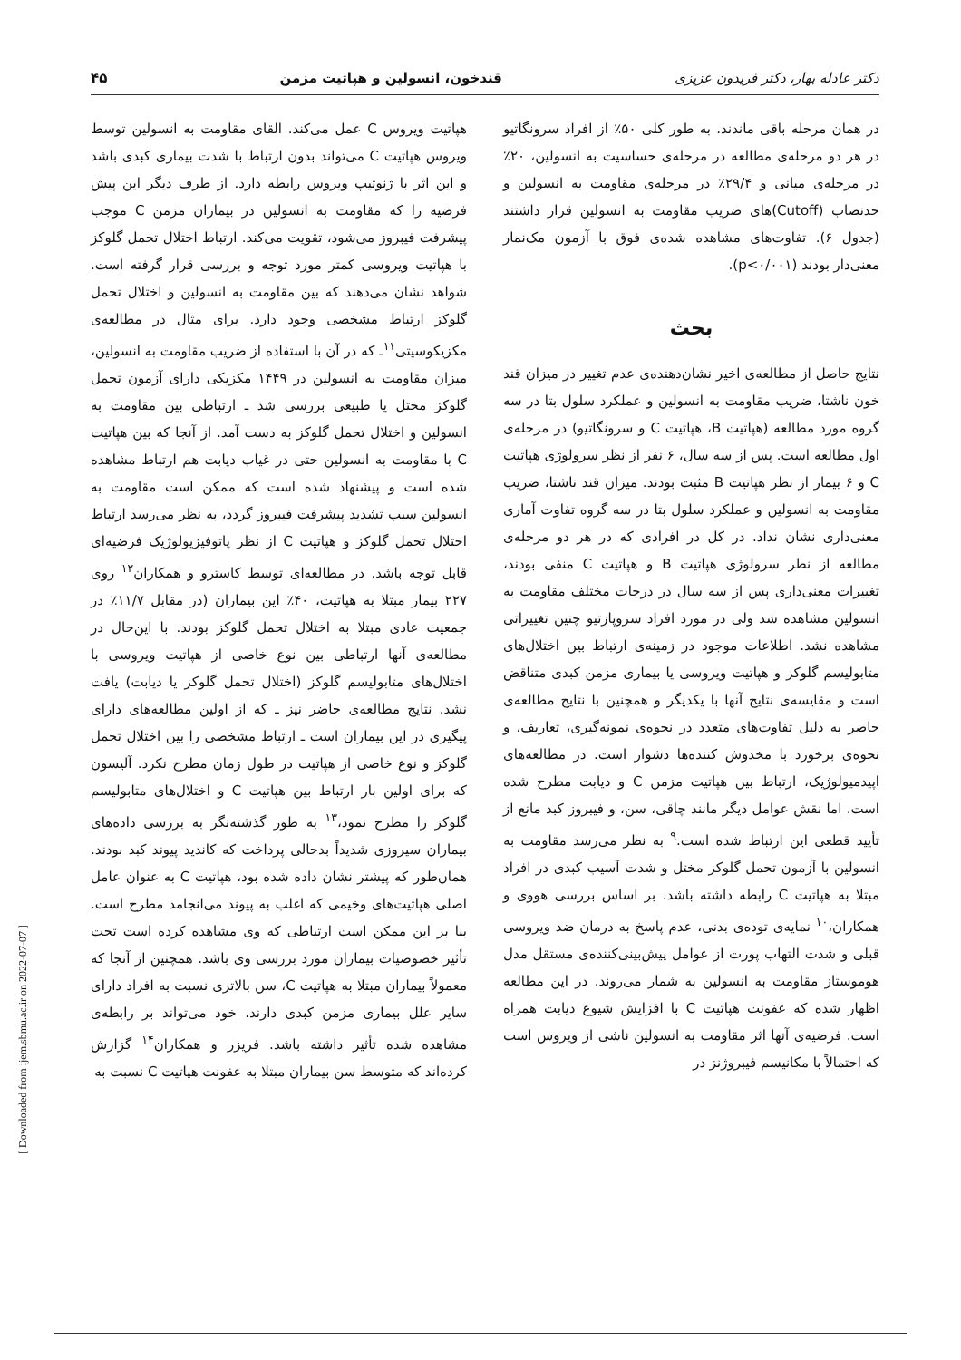دکتر عادله بهار، دکتر فریدون عزیزی قندخون، انسولین و هپاتیت مزمن ۴۵
در همان مرحله باقی ماندند. به طور کلی ۵۰٪ از افراد سرونگاتیو در هر دو مرحله‌ی مطالعه در مرحله‌ی حساسیت به انسولین، ۲۰٪ در مرحله‌ی میانی و ۲۹/۴٪ در مرحله‌ی مقاومت به انسولین و حدنصاب (Cutoff)های ضریب مقاومت به انسولین قرار داشتند (جدول ۶). تفاوت‌های مشاهده شده‌ی فوق با آزمون مک‌نمار معنی‌دار بودند (p<۰/۰۰۱).
بحث
نتایج حاصل از مطالعه‌ی اخیر نشان‌دهنده‌ی عدم تغییر در میزان قند خون ناشتا، ضریب مقاومت به انسولین و عملکرد سلول بتا در سه گروه مورد مطالعه (هپاتیت B، هپاتیت C و سرونگاتیو) در مرحله‌ی اول مطالعه است. پس از سه سال، ۶ نفر از نظر سرولوژی هپاتیت C و ۶ بیمار از نظر هپاتیت B مثبت بودند. میزان قند ناشتا، ضریب مقاومت به انسولین و عملکرد سلول بتا در سه گروه تفاوت آماری معنی‌داری نشان نداد. در کل در افرادی که در هر دو مرحله‌ی مطالعه از نظر سرولوژی هپاتیت B و هپاتیت C منفی بودند، تغییرات معنی‌داری پس از سه سال در درجات مختلف مقاومت به انسولین مشاهده شد ولی در مورد افراد سروپازتیو چنین تغییراتی مشاهده نشد. اطلاعات موجود در زمینه‌ی ارتباط بین اختلال‌های متابولیسم گلوکز و هپاتیت ویروسی یا بیماری مزمن کبدی متناقض است و مقایسه‌ی نتایج آنها با یکدیگر و همچنین با نتایج مطالعه‌ی حاضر به دلیل تفاوت‌های متعدد در نحوه‌ی نمونه‌گیری، تعاریف، و نحوه‌ی برخورد با مخدوش کننده‌ها دشوار است. در مطالعه‌های اپیدمیولوژیک، ارتباط بین هپاتیت مزمن C و دیابت مطرح شده است. اما نقش عوامل دیگر مانند چاقی، سن، و فیبروز کبد مانع از تأیید قطعی این ارتباط شده است.<sup>۹</sup> به نظر می‌رسد مقاومت به انسولین با آزمون تحمل گلوکز مختل و شدت آسیب کبدی در افراد مبتلا به هپاتیت C رابطه داشته باشد. بر اساس بررسی هووی و همکاران،<sup>۱۰</sup> نمایه‌ی توده‌ی بدنی، عدم پاسخ به درمان ضد ویروسی قبلی و شدت التهاب پورت از عوامل پیش‌بینی‌کننده‌ی مستقل مدل هوموستاز مقاومت به انسولین به شمار می‌روند. در این مطالعه اظهار شده که عفونت هپاتیت C با افزایش شیوع دیابت همراه است. فرضیه‌ی آنها اثر مقاومت به انسولین ناشی از ویروس است که احتمالاً با مکانیسم فیبروژنز در
هپاتیت ویروس C عمل می‌کند. القای مقاومت به انسولین توسط ویروس هپاتیت C می‌تواند بدون ارتباط با شدت بیماری کبدی باشد و این اثر با ژنوتیپ ویروس رابطه دارد. از طرف دیگر این پیش فرضیه را که مقاومت به انسولین در بیماران مزمن C موجب پیشرفت فیبروز می‌شود، تقویت می‌کند. ارتباط اختلال تحمل گلوکز با هپاتیت ویروسی کمتر مورد توجه و بررسی قرار گرفته است. شواهد نشان می‌دهند که بین مقاومت به انسولین و اختلال تحمل گلوکز ارتباط مشخصی وجود دارد. برای مثال در مطالعه‌ی مکزیکوسیتی<sup>۱۱</sup>ـ که در آن با استفاده از ضریب مقاومت به انسولین، میزان مقاومت به انسولین در ۱۴۴۹ مکزیکی دارای آزمون تحمل گلوکز مختل یا طبیعی بررسی شد ـ ارتباطی بین مقاومت به انسولین و اختلال تحمل گلوکز به دست آمد. از آنجا که بین هپاتیت C با مقاومت به انسولین حتی در غیاب دیابت هم ارتباط مشاهده شده است و پیشنهاد شده است که ممکن است مقاومت به انسولین سبب تشدید پیشرفت فیبروز گردد، به نظر می‌رسد ارتباط اختلال تحمل گلوکز و هپاتیت C از نظر پاتوفیزیولوژیک فرضیه‌ای قابل توجه باشد. در مطالعه‌ای توسط کاسترو و همکاران<sup>۱۲</sup> روی ۲۲۷ بیمار مبتلا به هپاتیت، ۴۰٪ این بیماران (در مقابل ۱۱/۷٪ در جمعیت عادی مبتلا به اختلال تحمل گلوکز بودند. با این‌حال در مطالعه‌ی آنها ارتباطی بین نوع خاصی از هپاتیت ویروسی با اختلال‌های متابولیسم گلوکز (اختلال تحمل گلوکز یا دیابت) یافت نشد. نتایج مطالعه‌ی حاضر نیز ـ که از اولین مطالعه‌های دارای پیگیری در این بیماران است ـ ارتباط مشخصی را بین اختلال تحمل گلوکز و نوع خاصی از هپاتیت در طول زمان مطرح نکرد. آلیسون که برای اولین بار ارتباط بین هپاتیت C و اختلال‌های متابولیسم گلوکز را مطرح نمود،<sup>۱۳</sup> به طور گذشته‌نگر به بررسی داده‌های بیماران سیروزی شدیداً بدحالی پرداخت که کاندید پیوند کبد بودند. همان‌طور که پیشتر نشان داده شده بود، هپاتیت C به عنوان عامل اصلی هپاتیت‌های وخیمی که اغلب به پیوند می‌انجامد مطرح است. بنا بر این ممکن است ارتباطی که وی مشاهده کرده است تحت تأثیر خصوصیات بیماران مورد بررسی وی باشد. همچنین از آنجا که معمولاً بیماران مبتلا به هپاتیت C، سن بالاتری نسبت به افراد دارای سایر علل بیماری مزمن کبدی دارند، خود می‌تواند بر رابطه‌ی مشاهده شده تأثیر داشته باشد. فریزر و همکاران<sup>۱۴</sup> گزارش کرده‌اند که متوسط سن بیماران مبتلا به عفونت هپاتیت C نسبت به
[ Downloaded from ijem.sbmu.ac.ir on 2022-07-07 ]